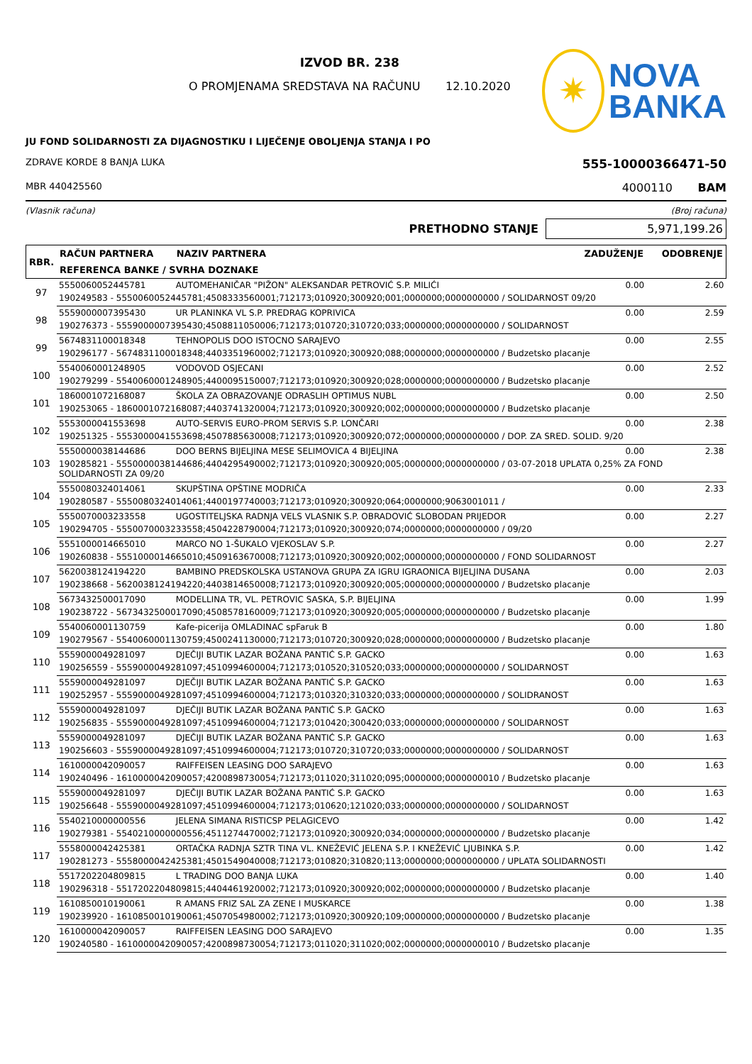IZVOD BR. 238
O PROMJENAMA SREDSTAVA NA RAČUNU 12.10.2020
✷
NOVA
BANKA
JU FOND SOLIDARNOSTI ZA DIJAGNOSTIKU I LIJEČENJE OBOLJENJA STANJA I PO
ZDRAVE KORDE 8 BANJA LUKA 555-10000366471-50
MBR 440425560 4000110 BAM
(Vlasnik računa) (Broj računa)
PRETHODNO STANJE 5,971,199.26
| RBR. | RAČUN PARTNERA | NAZIV PARTNERA | ZADUŽENJE | ODOBRENJE |
| --- | --- | --- | --- | --- |
| | REFERENCA BANKE / SVRHA DOZNAKE | | | |
| 97 | 5550060052445781 | AUTOMEHANIČAR "PIŽON" ALEKSANDAR PETROVIĆ S.P. MILIĆI | 0.00 | 2.60 |
| | 190249583 - 5550060052445781;4508333560001;712173;010920;300920;001;0000000;0000000000 / SOLIDARNOST 09/20 | | | |
| 98 | 5559000007395430 | UR PLANINKA VL S.P. PREDRAG KOPRIVICA | 0.00 | 2.59 |
| | 190276373 - 5559000007395430;4508811050006;712173;010720;310720;033;0000000;0000000000 / SOLIDARNOST | | | |
| 99 | 5674831100018348 | TEHNOPOLIS DOO ISTOCNO SARAJEVO | 0.00 | 2.55 |
| | 190296177 - 5674831100018348;4403351960002;712173;010920;300920;088;0000000;0000000000 / Budzetsko placanje | | | |
| 100 | 5540060001248905 | VODOVOD OSJECANI | 0.00 | 2.52 |
| | 190279299 - 5540060001248905;4400095150007;712173;010920;300920;028;0000000;0000000000 / Budzetsko placanje | | | |
| 101 | 1860001072168087 | ŠKOLA ZA OBRAZOVANJE ODRASLIH OPTIMUS NUBL | 0.00 | 2.50 |
| | 190253065 - 1860001072168087;4403741320004;712173;010920;300920;002;0000000;0000000000 / Budzetsko placanje | | | |
| 102 | 5553000041553698 | AUTO-SERVIS EURO-PROM SERVIS S.P. LONČARI | 0.00 | 2.38 |
| | 190251325 - 5553000041553698;4507885630008;712173;010920;300920;072;0000000;0000000000 / DOP. ZA SRED. SOLID. 9/20 | | | |
| 103 | 5550000038144686 | DOO BERNS BIJELJINA MESE SELIMOVICA 4 BIJELJINA | 0.00 | 2.38 |
| | 190285821 - 5550000038144686;4404295490002;712173;010920;300920;005;0000000;0000000000 / 03-07-2018 UPLATA 0,25% ZA FOND SOLIDARNOSTI ZA 09/20 | | | |
| 104 | 5550080324014061 | SKUPŠTINA OPŠTINE MODRIČA | 0.00 | 2.33 |
| | 190280587 - 5550080324014061;4400197740003;712173;010920;300920;064;0000000;9063001011 / | | | |
| 105 | 5550070003233558 | UGOSTITELJSKA RADNJA VELS VLASNIK S.P. OBRADOVIĆ SLOBODAN PRIJEDOR | 0.00 | 2.27 |
| | 190294705 - 5550070003233558;4504228790004;712173;010920;300920;074;0000000;0000000000 / 09/20 | | | |
| 106 | 5551000014665010 | MARCO NO 1-ŠUKALO VJEKOSLAV S.P. | 0.00 | 2.27 |
| | 190260838 - 5551000014665010;4509163670008;712173;010920;300920;002;0000000;0000000000 / FOND SOLIDARNOST | | | |
| 107 | 5620038124194220 | BAMBINO PREDSKOLSKA USTANOVA GRUPA ZA IGRU IGRAONICA BIJELJINA DUSANA | 0.00 | 2.03 |
| | 190238668 - 5620038124194220;4403814650008;712173;010920;300920;005;0000000;0000000000 / Budzetsko placanje | | | |
| 108 | 5673432500017090 | MODELLINA TR, VL. PETROVIC SASKA, S.P. BIJELJINA | 0.00 | 1.99 |
| | 190238722 - 5673432500017090;4508578160009;712173;010920;300920;005;0000000;0000000000 / Budzetsko placanje | | | |
| 109 | 5540060001130759 | Kafe-picerija OMLADINAC spFaruk B | 0.00 | 1.80 |
| | 190279567 - 5540060001130759;4500241130000;712173;010720;300920;028;0000000;0000000000 / Budzetsko placanje | | | |
| 110 | 5559000049281097 | DJEČIJI BUTIK LAZAR BOŽANA PANTIĆ S.P. GACKO | 0.00 | 1.63 |
| | 190256559 - 5559000049281097;4510994600004;712173;010520;310520;033;0000000;0000000000 / SOLIDARNOST | | | |
| 111 | 5559000049281097 | DJEČIJI BUTIK LAZAR BOŽANA PANTIĆ S.P. GACKO | 0.00 | 1.63 |
| | 190252957 - 5559000049281097;4510994600004;712173;010320;310320;033;0000000;0000000000 / SOLIDRANOST | | | |
| 112 | 5559000049281097 | DJEČIJI BUTIK LAZAR BOŽANA PANTIĆ S.P. GACKO | 0.00 | 1.63 |
| | 190256835 - 5559000049281097;4510994600004;712173;010420;300420;033;0000000;0000000000 / SOLIDARNOST | | | |
| 113 | 5559000049281097 | DJEČIJI BUTIK LAZAR BOŽANA PANTIĆ S.P. GACKO | 0.00 | 1.63 |
| | 190256603 - 5559000049281097;4510994600004;712173;010720;310720;033;0000000;0000000000 / SOLIDARNOST | | | |
| 114 | 1610000042090057 | RAIFFEISEN LEASING DOO SARAJEVO | 0.00 | 1.63 |
| | 190240496 - 1610000042090057;4200898730054;712173;011020;311020;095;0000000;0000000010 / Budzetsko placanje | | | |
| 115 | 5559000049281097 | DJEČIJI BUTIK LAZAR BOŽANA PANTIĆ S.P. GACKO | 0.00 | 1.63 |
| | 190256648 - 5559000049281097;4510994600004;712173;010620;121020;033;0000000;0000000000 / SOLIDARNOST | | | |
| 116 | 5540210000000556 | JELENA SIMANA RISTICSP PELAGICEVO | 0.00 | 1.42 |
| | 190279381 - 5540210000000556;4511274470002;712173;010920;300920;034;0000000;0000000000 / Budzetsko placanje | | | |
| 117 | 5558000042425381 | ORTAČKA RADNJA SZTR TINA VL. KNEŽEVIĆ JELENA S.P. I KNEŽEVIĆ LJUBINKA S.P. | 0.00 | 1.42 |
| | 190281273 - 5558000042425381;4501549040008;712173;010820;310820;113;0000000;0000000000 / UPLATA SOLIDARNOSTI | | | |
| 118 | 5517202204809815 | L TRADING DOO BANJA LUKA | 0.00 | 1.40 |
| | 190296318 - 5517202204809815;4404461920002;712173;010920;300920;002;0000000;0000000000 / Budzetsko placanje | | | |
| 119 | 1610850010190061 | R AMANS FRIZ SAL ZA ZENE I MUSKARCE | 0.00 | 1.38 |
| | 190239920 - 1610850010190061;4507054980002;712173;010920;300920;109;0000000;0000000000 / Budzetsko placanje | | | |
| 120 | 1610000042090057 | RAIFFEISEN LEASING DOO SARAJEVO | 0.00 | 1.35 |
| | 190240580 - 1610000042090057;4200898730054;712173;011020;311020;002;0000000;0000000010 / Budzetsko placanje | | | |